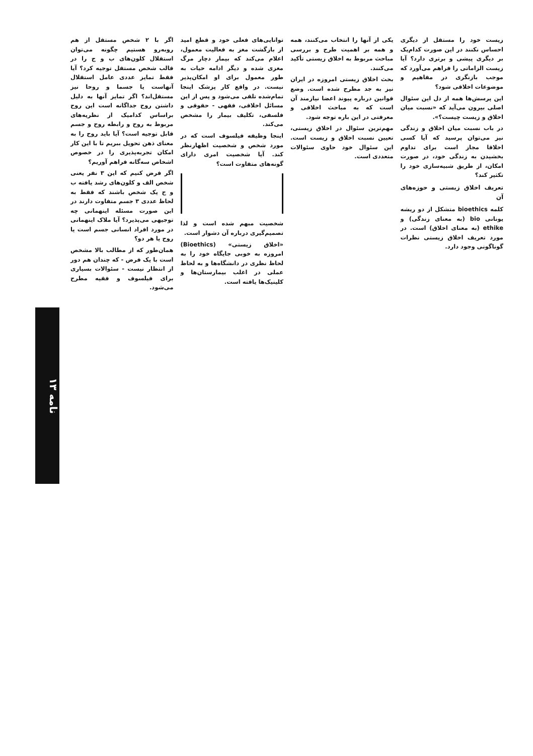نامه ۱۳
اگر با ۲ شخص مستقل از هم روبه‌رو هستیم چگونه می‌توان استقلال کلون‌های ب و ج را در قالب شخص مستقل توجیه کرد؟ آیا فقط تمایز عددی عامل استقلال آنهاست یا جسما و روحا نیز مستقل‌اند؟ اگر تمایز آنها به دلیل داشتن روح جداگانه است این روح براساس کدامیک از نظریه‌های مربوط به روح و رابطه روح و جسم قابل توجیه است؟ آیا باید روح را به معنای ذهن تحویل ببریم تا با این کار امکان تجربه‌پذیری را در خصوص اشخاص سه‌گانه فراهم آوریم؟
اگر فرض کنیم که این ۳ نفر یعنی شخص الف و کلون‌های رشد یافته ب و ج یک شخص باشند که فقط به لحاظ عددی ۳ جسم متفاوت دارند در این صورت مسئله اینهمانی چه توجیهی می‌پذیرد؟ آیا ملاک اینهمانی در مورد افراد انسانی جسم است یا روح یا هر دو؟
همان‌طور که از مطالب بالا مشخص است با یک فرض - که چندان هم دور از انتظار نیست - سئوالات بسیاری برای فیلسوف و فقیه مطرح می‌شود.
توانایی‌های فعلی خود و قطع امید از بازگشت مغز به فعالیت معمول، اعلام می‌کند که بیمار دچار مرگ مغزی شده و دیگر ادامه حیات به طور معمول برای او امکان‌پذیر نیست. در واقع کار پزشک اینجا تمام‌شده تلقی می‌شود و پس از این مسائل اخلاقی، فقهی - حقوقی و فلسفی، تکلیف بیمار را مشخص می‌کند.
اینجا وظیفه فیلسوف است که در مورد شخص و شخصیت اظهارنظر کند. آیا شخصیت امری دارای گونه‌های متفاوت است؟
شخصیت مبهم شده است و لذا تصمیم‌گیری درباره آن دشوار است.
«اخلاق زیستی» (Bioethics) امروزه به خوبی جایگاه خود را به لحاظ نظری در دانشگاه‌ها و به لحاظ عملی در اغلب بیمارستان‌ها و کلینیک‌ها یافته است.
یکی از آنها را انتخاب می‌کنند، همه و همه بر اهمیت طرح و بررسی مباحث مربوط به اخلاق زیستی تأکید می‌کنند.
بحث اخلاق زیستی امروزه در ایران نیز به جد مطرح شده است. وضع قوانین درباره پیوند اعضا نیازمند آن است که به مباحث اخلاقی و معرفتی در این باره توجه شود.
مهم‌ترین سئوال در اخلاق زیستی، تعیین نسبت اخلاق و زیست است. این سئوال خود حاوی سئوالات متعددی است.
زیست خود را مستقل از دیگری احساس نکنند در این صورت کدام‌یک بر دیگری پیشی و برتری دارد؟ آیا زیست الزاماتی را فراهم می‌آورد که موجب بازنگری در مفاهیم و موضوعات اخلاقی شود؟
این پرسش‌ها همه از دل این سئوال اصلی بیرون می‌آید که «نسبت میان اخلاق و زیست چیست؟».
در باب نسبت میان اخلاق و زندگی نیز می‌توان پرسید که آیا کسی اخلاقا مجاز است برای تداوم بخشیدن به زندگی خود، در صورت امکان، از طریق شبیه‌سازی خود را تکثیر کند؟
تعریف اخلاق زیستی و حوزه‌های آن
کلمه bioethics متشکل از دو ریشه یونانی bio (به معنای زندگی) و ethike (به معنای اخلاق) است. در مورد تعریف اخلاق زیستی نظرات گوناگونی وجود دارد.